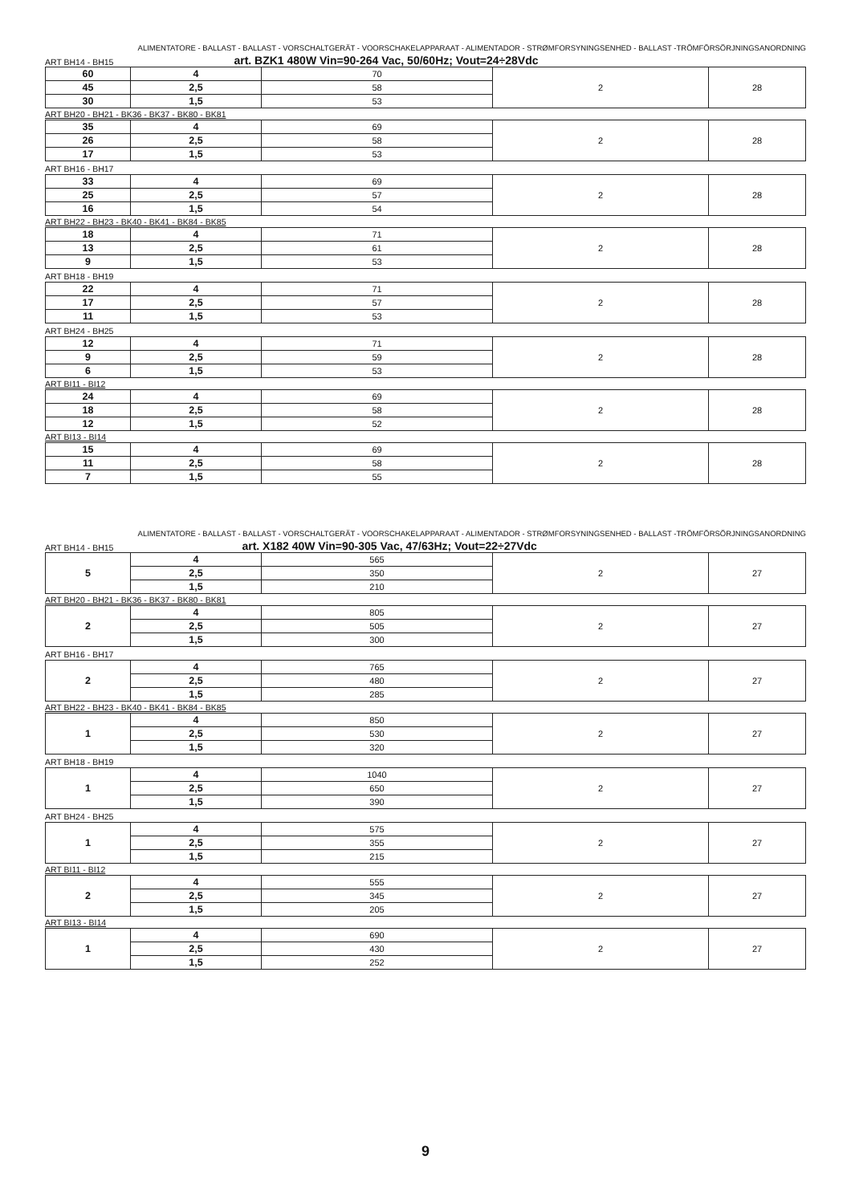ALIMENTATORE - BALLAST - BALLAST - VORSCHALTGERÄT - VOORSCHAKELAPPARAAT - ALIMENTADOR - STRØMFORSYNINGSENHED - BALLAST -TRÖMFÖRSÖRJNINGSANORDNING
ART BH14 - BH15 art. BZK1 480W Vin=90-264 Vac, 50/60Hz; Vout=24÷28Vdc
| 60 | 4 | 70 | 2 | 28 |
| 45 | 2,5 | 58 | | |
| 30 | 1,5 | 53 | | |
ART BH20 - BH21 - BK36 - BK37 - BK80 - BK81
| 35 | 4 | 69 | 2 | 28 |
| 26 | 2,5 | 58 | | |
| 17 | 1,5 | 53 | | |
ART BH16 - BH17
| 33 | 4 | 69 | 2 | 28 |
| 25 | 2,5 | 57 | | |
| 16 | 1,5 | 54 | | |
ART BH22 - BH23 - BK40 - BK41 - BK84 - BK85
| 18 | 4 | 71 | 2 | 28 |
| 13 | 2,5 | 61 | | |
| 9 | 1,5 | 53 | | |
ART BH18 - BH19
| 22 | 4 | 71 | 2 | 28 |
| 17 | 2,5 | 57 | | |
| 11 | 1,5 | 53 | | |
ART BH24 - BH25
| 12 | 4 | 71 | 2 | 28 |
| 9 | 2,5 | 59 | | |
| 6 | 1,5 | 53 | | |
ART BI11 - BI12
| 24 | 4 | 69 | 2 | 28 |
| 18 | 2,5 | 58 | | |
| 12 | 1,5 | 52 | | |
ART BI13 - BI14
| 15 | 4 | 69 | 2 | 28 |
| 11 | 2,5 | 58 | | |
| 7 | 1,5 | 55 | | |
ALIMENTATORE - BALLAST - BALLAST - VORSCHALTGERÄT - VOORSCHAKELAPPARAAT - ALIMENTADOR - STRØMFORSYNINGSENHED - BALLAST -TRÖMFÖRSÖRJNINGSANORDNING
ART BH14 - BH15 art. X182 40W Vin=90-305 Vac, 47/63Hz; Vout=22÷27Vdc
| 5 | 4 | 565 | 2 | 27 |
| | 2,5 | 350 | | |
| | 1,5 | 210 | | |
ART BH20 - BH21 - BK36 - BK37 - BK80 - BK81
| 2 | 4 | 805 | 2 | 27 |
| | 2,5 | 505 | | |
| | 1,5 | 300 | | |
ART BH16 - BH17
| 2 | 4 | 765 | 2 | 27 |
| | 2,5 | 480 | | |
| | 1,5 | 285 | | |
ART BH22 - BH23 - BK40 - BK41 - BK84 - BK85
| 1 | 4 | 850 | 2 | 27 |
| | 2,5 | 530 | | |
| | 1,5 | 320 | | |
ART BH18 - BH19
| 1 | 4 | 1040 | 2 | 27 |
| | 2,5 | 650 | | |
| | 1,5 | 390 | | |
ART BH24 - BH25
| 1 | 4 | 575 | 2 | 27 |
| | 2,5 | 355 | | |
| | 1,5 | 215 | | |
ART BI11 - BI12
| 2 | 4 | 555 | 2 | 27 |
| | 2,5 | 345 | | |
| | 1,5 | 205 | | |
ART BI13 - BI14
| 1 | 4 | 690 | 2 | 27 |
| | 2,5 | 430 | | |
| | 1,5 | 252 | | |
9